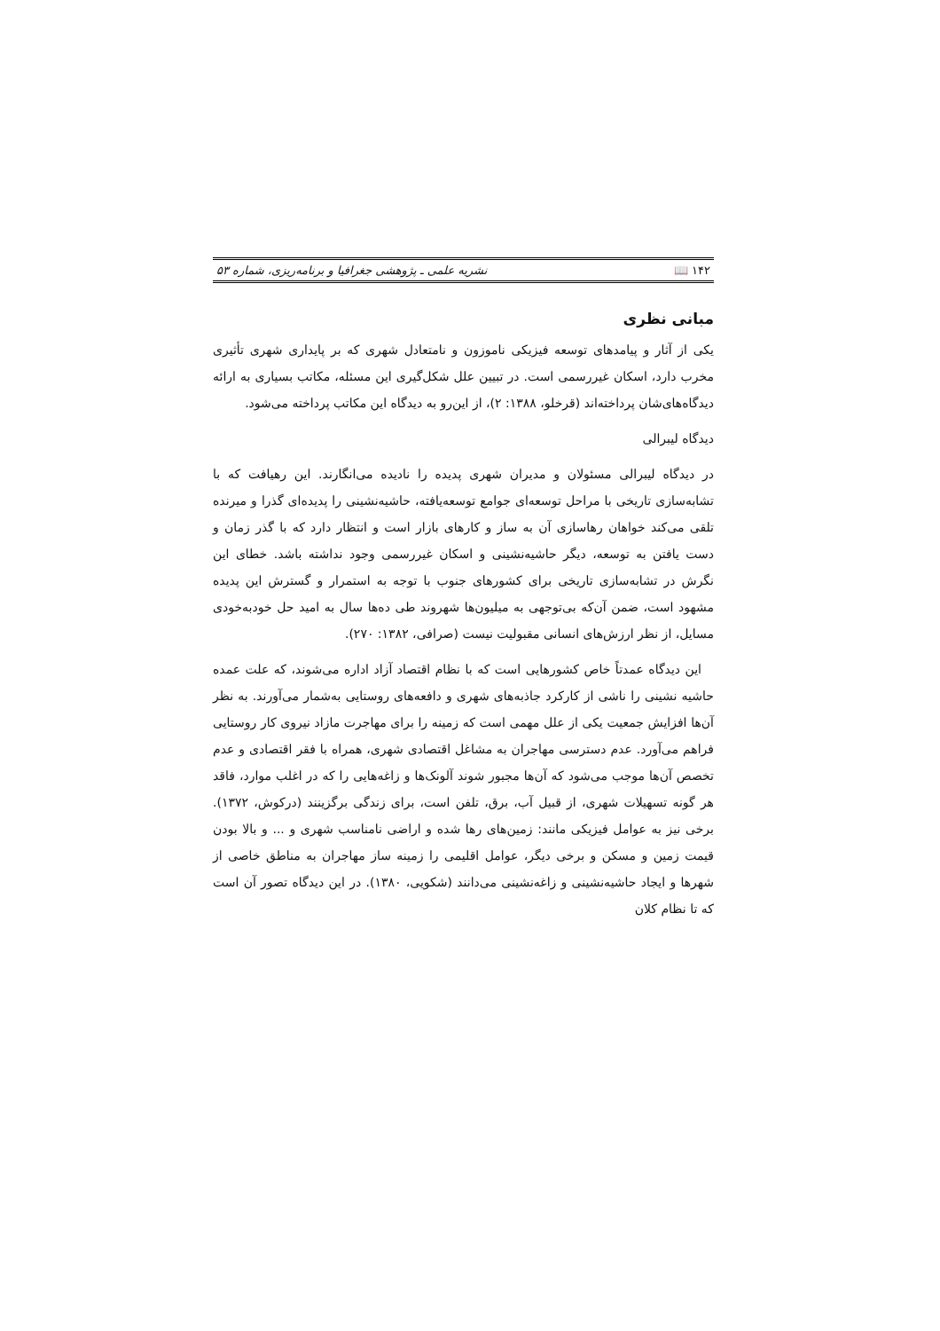۱۴۲ 📖 نشریه علمی ـ پژوهشی جغرافیا و برنامه‌ریزی، شماره ۵۳
مبانی نظری
یکی از آثار و پیامدهای توسعه فیزیکی ناموزون و نامتعادل شهری که بر پایداری شهری تأثیری مخرب دارد، اسکان غیررسمی است. در تبیین علل شکل‌گیری این مسئله، مکاتب بسیاری به ارائه دیدگاه‌های‌شان پرداخته‌اند (قرخلو، ۱۳۸۸: ۲)، از این‌رو به دیدگاه این مکاتب پرداخته می‌شود.
دیدگاه لیبرالی
در دیدگاه لیبرالی مسئولان و مدیران شهری پدیده را نادیده می‌انگارند. این رهیافت که با تشابه‌سازی تاریخی با مراحل توسعه‌ای جوامع توسعه‌یافته، حاشیه‌نشینی را پدیده‌ای گذرا و میرنده تلقی می‌کند خواهان رهاسازی آن به ساز و کارهای بازار است و انتظار دارد که با گذر زمان و دست یافتن به توسعه، دیگر حاشیه‌نشینی و اسکان غیررسمی وجود نداشته باشد. خطای این نگرش در تشابه‌سازی تاریخی برای کشورهای جنوب با توجه به استمرار و گسترش این پدیده مشهود است، ضمن آن‌که بی‌توجهی به میلیون‌ها شهروند طی ده‌ها سال به امید حل خودبه‌خودی مسایل، از نظر ارزش‌های انسانی مقبولیت نیست (صرافی، ۱۳۸۲: ۲۷۰).
این دیدگاه عمدتاً خاص کشورهایی است که با نظام اقتصاد آزاد اداره می‌شوند، که علت عمده حاشیه نشینی را ناشی از کارکرد جاذبه‌های شهری و دافعه‌های روستایی به‌شمار می‌آورند. به نظر آن‌ها افزایش جمعیت یکی از علل مهمی است که زمینه را برای مهاجرت مازاد نیروی کار روستایی فراهم می‌آورد. عدم دسترسی مهاجران به مشاغل اقتصادی شهری، همراه با فقر اقتصادی و عدم تخصص آن‌ها موجب می‌شود که آن‌ها مجبور شوند آلونک‌ها و زاغه‌هایی را که در اغلب موارد، فاقد هر گونه تسهیلات شهری، از قبیل آب، برق، تلفن است، برای زندگی برگزینند (درکوش، ۱۳۷۲). برخی نیز به عوامل فیزیکی مانند: زمین‌های رها شده و اراضی نامناسب شهری و ... و بالا بودن قیمت زمین و مسکن و برخی دیگر، عوامل اقلیمی را زمینه ساز مهاجران به مناطق خاصی از شهرها و ایجاد حاشیه‌نشینی و زاغه‌نشینی می‌دانند (شکویی، ۱۳۸۰). در این دیدگاه تصور آن است که تا نظام کلان